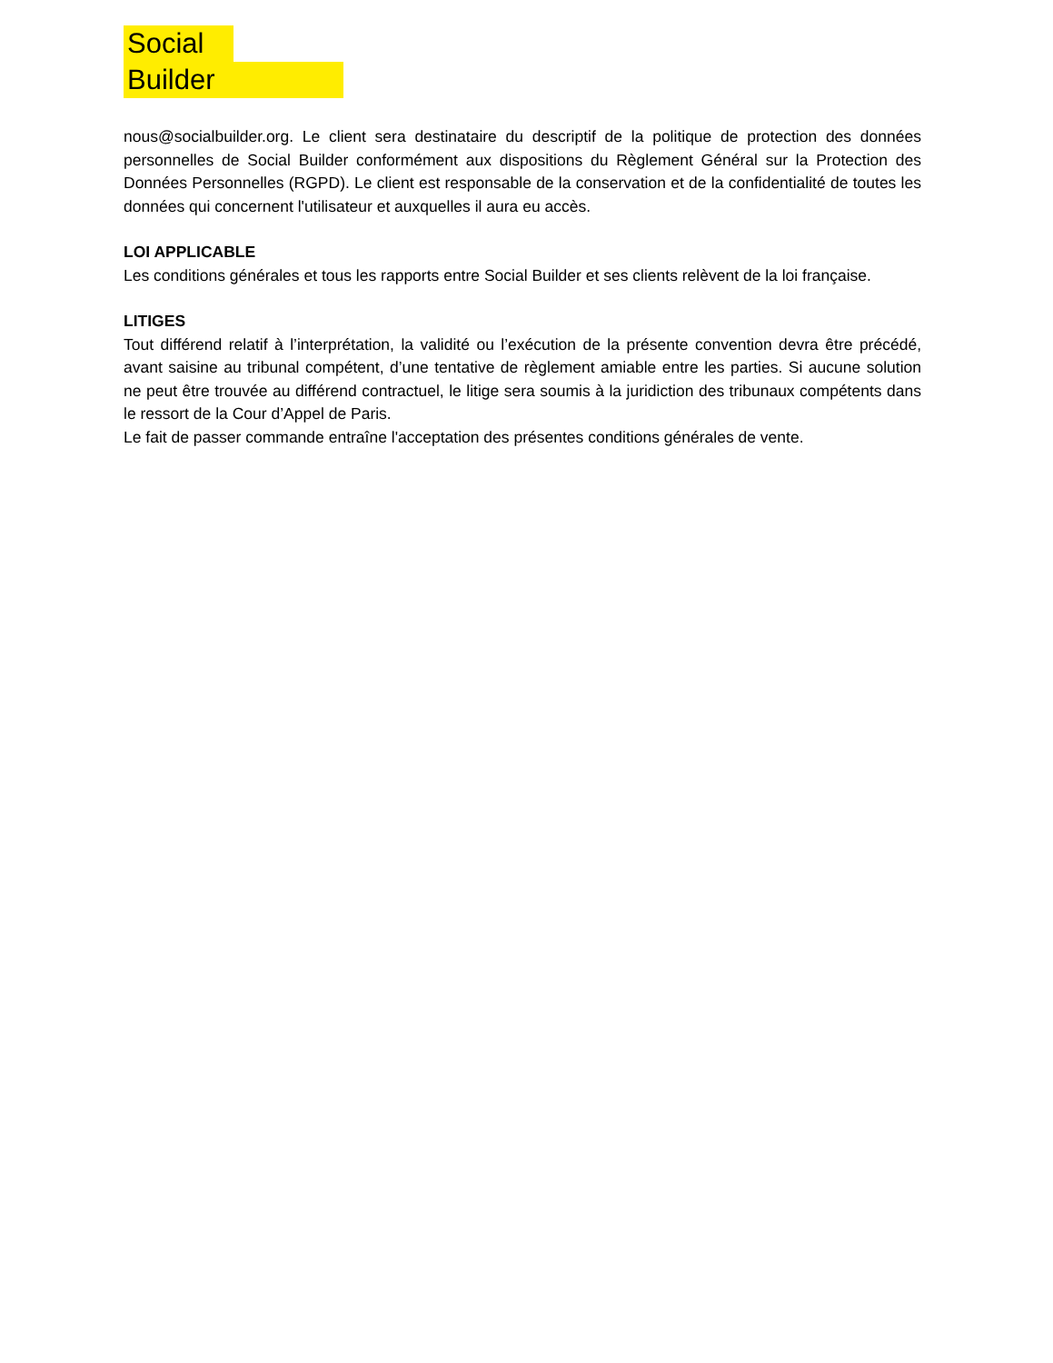Social
Builder
nous@socialbuilder.org. Le client sera destinataire du descriptif de la politique de protection des données personnelles de Social Builder conformément aux dispositions du Règlement Général sur la Protection des Données Personnelles (RGPD). Le client est responsable de la conservation et de la confidentialité de toutes les données qui concernent l'utilisateur et auxquelles il aura eu accès.
LOI APPLICABLE
Les conditions générales et tous les rapports entre Social Builder et ses clients relèvent de la loi française.
LITIGES
Tout différend relatif à l’interprétation, la validité ou l’exécution de la présente convention devra être précédé, avant saisine au tribunal compétent, d’une tentative de règlement amiable entre les parties. Si aucune solution ne peut être trouvée au différend contractuel, le litige sera soumis à la juridiction des tribunaux compétents dans le ressort de la Cour d’Appel de Paris.
Le fait de passer commande entraîne l'acceptation des présentes conditions générales de vente.